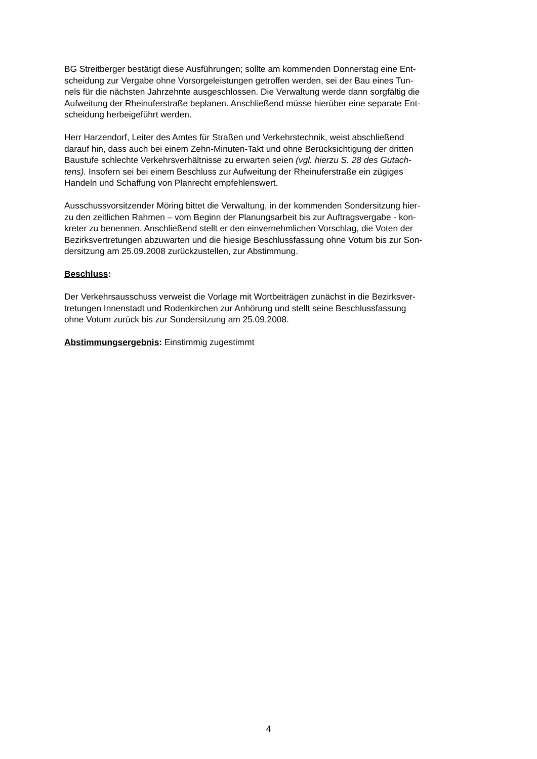BG Streitberger bestätigt diese Ausführungen; sollte am kommenden Donnerstag eine Ent-
scheidung zur Vergabe ohne Vorsorgeleistungen getroffen werden, sei der Bau eines Tun-
nels für die nächsten Jahrzehnte ausgeschlossen. Die Verwaltung werde dann sorgfältig die
Aufweitung der Rheinuferstraße beplanen. Anschließend müsse hierüber eine separate Ent-
scheidung herbeigeführt werden.
Herr Harzendorf, Leiter des Amtes für Straßen und Verkehrstechnik, weist abschließend
darauf hin, dass auch bei einem Zehn-Minuten-Takt und ohne Berücksichtigung der dritten
Baustufe schlechte Verkehrsverhältnisse zu erwarten seien (vgl. hierzu S. 28 des Gutach-
tens). Insofern sei bei einem Beschluss zur Aufweitung der Rheinuferstraße ein zügiges
Handeln und Schaffung von Planrecht empfehlenswert.
Ausschussvorsitzender Möring bittet die Verwaltung, in der kommenden Sondersitzung hier-
zu den zeitlichen Rahmen – vom Beginn der Planungsarbeit bis zur Auftragsvergabe - kon-
kreter zu benennen. Anschließend stellt er den einvernehmlichen Vorschlag, die Voten der
Bezirksvertretungen abzuwarten und die hiesige Beschlussfassung ohne Votum bis zur Son-
dersitzung am 25.09.2008 zurückzustellen, zur Abstimmung.
Beschluss:
Der Verkehrsausschuss verweist die Vorlage mit Wortbeiträgen zunächst in die Bezirksver-
tretungen Innenstadt und Rodenkirchen zur Anhörung und stellt seine Beschlussfassung
ohne Votum zurück bis zur Sondersitzung am 25.09.2008.
Abstimmungsergebnis: Einstimmig zugestimmt
4